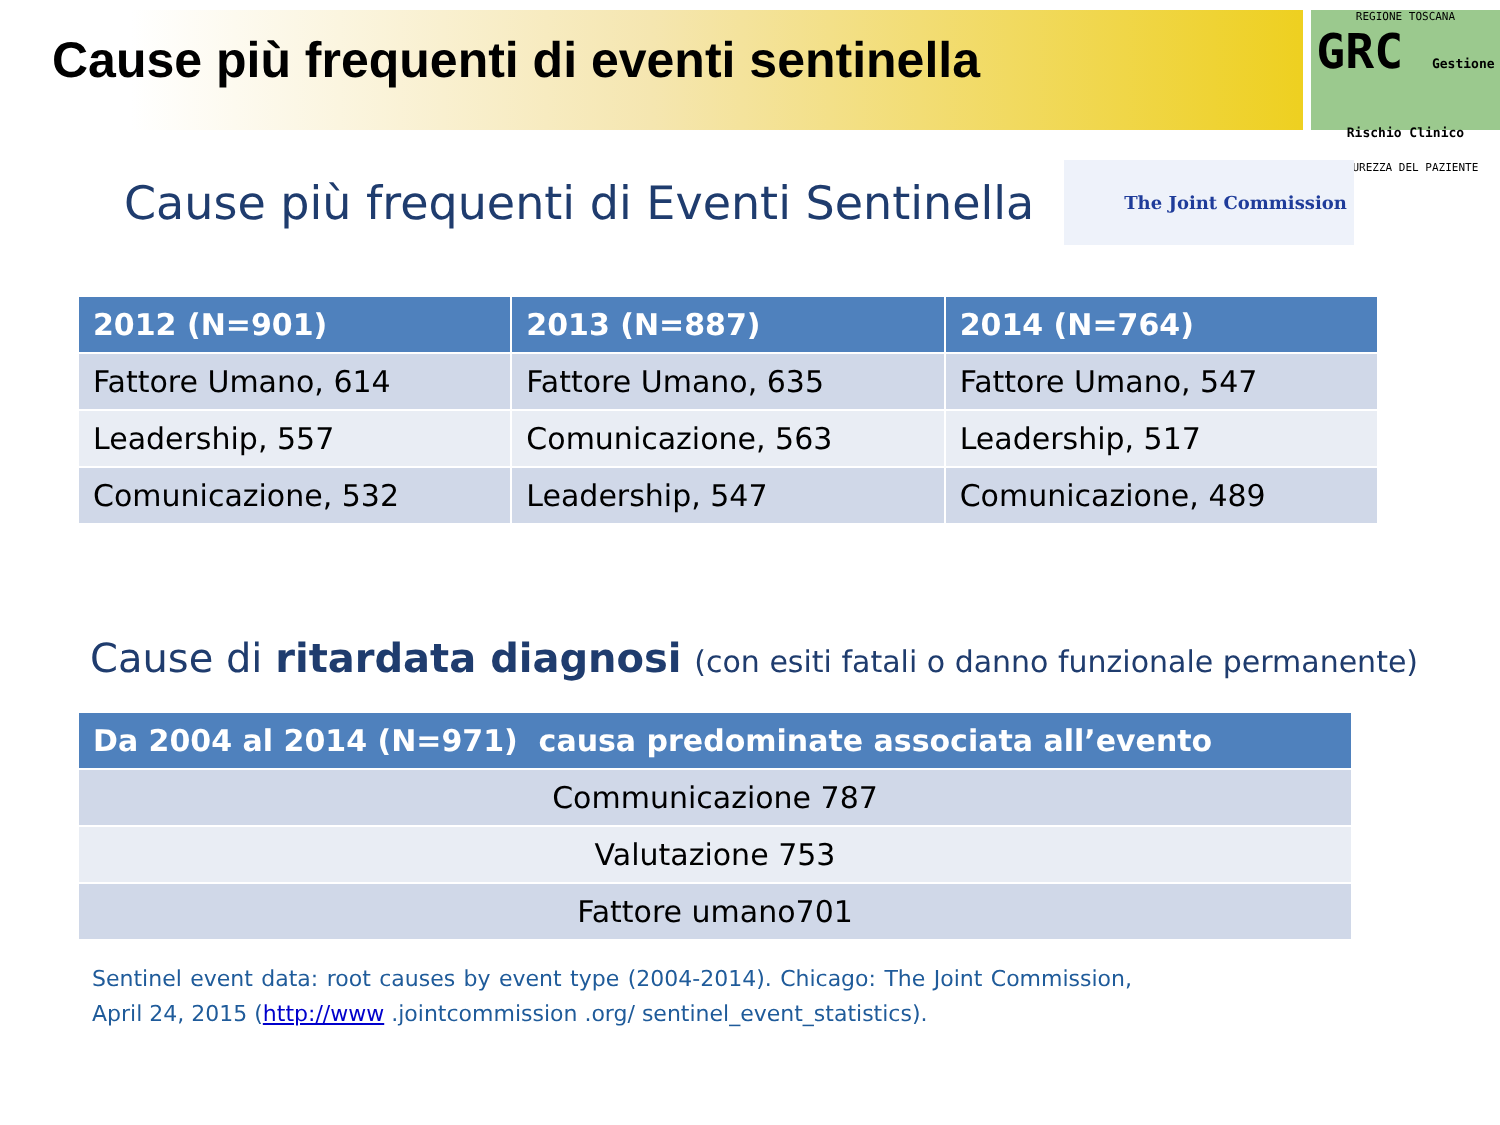Cause più frequenti di eventi sentinella
REGIONE TOSCANA
GRC Gestione Rischio Clinico
SICUREZZA DEL PAZIENTE
Cause più frequenti di Eventi Sentinella
The Joint Commission
| 2012 (N=901) | 2013 (N=887) | 2014 (N=764) |
| --- | --- | --- |
| Fattore Umano, 614 | Fattore Umano, 635 | Fattore Umano, 547 |
| Leadership, 557 | Comunicazione, 563 | Leadership, 517 |
| Comunicazione, 532 | Leadership, 547 | Comunicazione, 489 |
Cause di ritardata diagnosi (con esiti fatali o danno funzionale permanente)
| Da 2004 al 2014 (N=971) causa predominate associata all’evento |
| --- |
| Communicazione 787 |
| Valutazione 753 |
| Fattore umano701 |
Sentinel event data: root causes by event type (2004-2014). Chicago: The Joint Commission, April 24, 2015 (http://www .jointcommission .org/ sentinel_event_statistics).